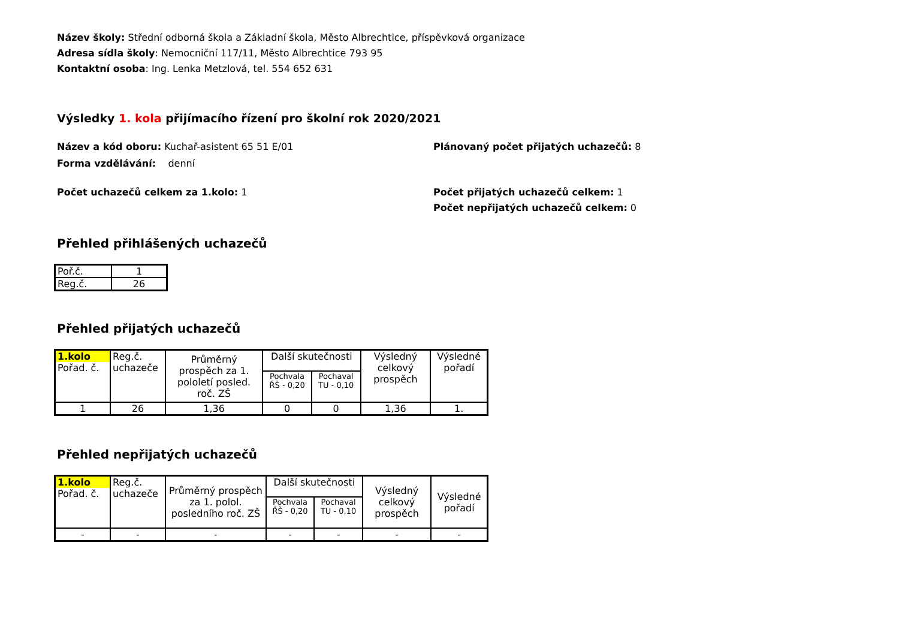Název školy: Střední odborná škola a Základní škola, Město Albrechtice, příspěvková organizace
Adresa sídla školy: Nemocniční 117/11, Město Albrechtice 793 95
Kontaktní osoba: Ing. Lenka Metzlová, tel. 554 652 631
Výsledky 1. kola přijímacího řízení pro školní rok 2020/2021
Název a kód oboru: Kuchař-asistent 65 51 E/01
Forma vzdělávání: denní
Plánovaný počet přijatých uchazečů: 8
Počet uchazečů celkem za 1.kolo: 1 Počet přijatých uchazečů celkem: 1
Počet nepřijatých uchazečů celkem: 0
Přehled přihlášených uchazečů
| Poř.č. | 1 |
| Reg.č. | 26 |
Přehled přijatých uchazečů
| 1.kolo Pořad. č. | Reg.č. uchazeče | Průměrný prospěch za 1. pololetí posled. roč. ZŠ | Další skutečnosti | | Výsledný celkový prospěch | Výsledné pořadí |
| --- | --- | --- | --- | --- | --- | --- |
| | | | Pochvala ŘŠ - 0,20 | Pochaval TU - 0,10 | | |
| 1 | 26 | 1,36 | 0 | 0 | 1,36 | 1. |
Přehled nepřijatých uchazečů
| 1.kolo Pořad. č. | Reg.č. uchazeče | Průměrný prospěch za 1. polol. posledního roč. ZŠ | Další skutečnosti | | Výsledný celkový prospěch | Výsledné pořadí |
| --- | --- | --- | --- | --- | --- | --- |
| | | | Pochvala ŘŠ - 0,20 | Pochaval TU - 0,10 | | |
| - | - | - | - | - | - | - |